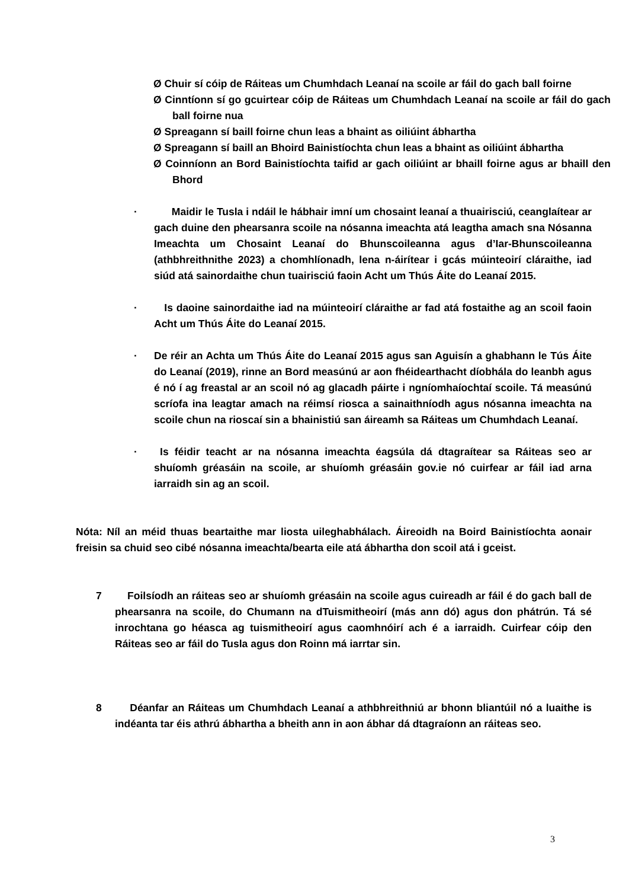Ø Chuir sí cóip de Ráiteas um Chumhdach Leanaí na scoile ar fáil do gach ball foirne
Ø Cinntíonn sí go gcuirtear cóip de Ráiteas um Chumhdach Leanaí na scoile ar fáil do gach ball foirne nua
Ø Spreagann sí baill foirne chun leas a bhaint as oiliúint ábhartha
Ø Spreagann sí baill an Bhoird Bainistíochta chun leas a bhaint as oiliúint ábhartha
Ø Coinníonn an Bord Bainistíochta taifid ar gach oiliúint ar bhaill foirne agus ar bhaill den Bhord
· Maidir le Tusla i ndáil le hábhair imní um chosaint leanaí a thuairisciú, ceanglaítear ar gach duine den phearsanra scoile na nósanna imeachta atá leagtha amach sna Nósanna Imeachta um Chosaint Leanaí do Bhunscoileanna agus d’Iar-Bhunscoileanna (athbhreithnithe 2023) a chomhlíonadh, lena n-áirítear i gcás múinteoirí cláraithe, iad siúd atá sainordaithe chun tuairisciú faoin Acht um Thús Áite do Leanaí 2015.
· Is daoine sainordaithe iad na múinteoirí cláraithe ar fad atá fostaithe ag an scoil faoin Acht um Thús Áite do Leanaí 2015.
· De réir an Achta um Thús Áite do Leanaí 2015 agus san Aguisín a ghabhann le Tús Áite do Leanaí (2019), rinne an Bord measúnú ar aon fhéidearthacht díobhála do leanbh agus é nó í ag freastal ar an scoil nó ag glacadh páirte i ngníomhaíochtaí scoile. Tá measúnú scríofa ina leagtar amach na réimsí riosca a sainaithníodh agus nósanna imeachta na scoile chun na rioscaí sin a bhainistiú san áireamh sa Ráiteas um Chumhdach Leanaí.
· Is féidir teacht ar na nósanna imeachta éagsúla dá dtagraítear sa Ráiteas seo ar shuíomh gréasáin na scoile, ar shuíomh gréasáin gov.ie nó cuirfear ar fáil iad arna iarraidh sin ag an scoil.
Nóta: Níl an méid thuas beartaithe mar liosta uileghabhálach. Áireoidh na Boird Bainistíochta aonair freisin sa chuid seo cibé nósanna imeachta/bearta eile atá ábhartha don scoil atá i gceist.
7 Foilsíodh an ráiteas seo ar shuíomh gréasáin na scoile agus cuireadh ar fáil é do gach ball de phearsanra na scoile, do Chumann na dTuismitheoirí (más ann dó) agus don phátrún. Tá sé inrochtana go héasca ag tuismitheoirí agus caomhnóirí ach é a iarraidh. Cuirfear cóip den Ráiteas seo ar fáil do Tusla agus don Roinn má iarrtar sin.
8 Déanfar an Ráiteas um Chumhdach Leanaí a athbhreithniú ar bhonn bliantúil nó a luaithe is indéanta tar éis athrú ábhartha a bheith ann in aon ábhar dá dtagraíonn an ráiteas seo.
3